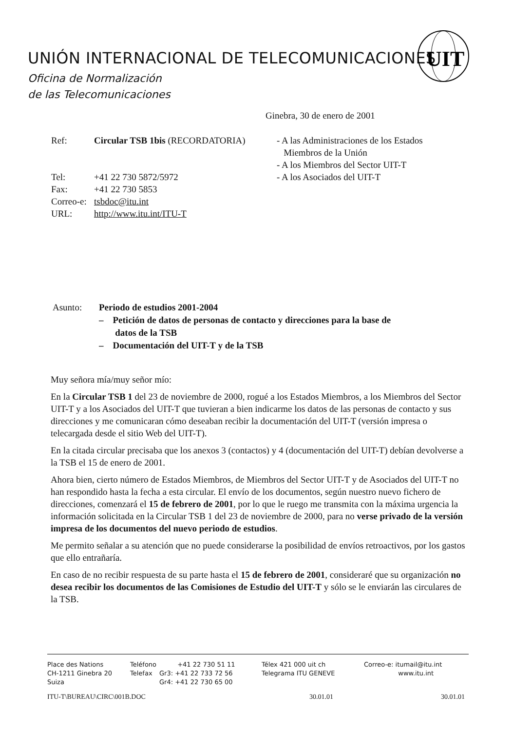UNIÓN INTERNACIONAL DE TELECOMUNICACIONES
Oficina de Normalización
de las Telecomunicaciones
UIT
Ginebra, 30 de enero de 2001
Ref: Circular TSB 1bis (RECORDATORIA)
Tel: +41 22 730 5872/5972
Fax: +41 22 730 5853
Correo-e: tsbdoc@itu.int
URL: http://www.itu.int/ITU-T
- A las Administraciones de los Estados
Miembros de la Unión
- A los Miembros del Sector UIT-T
- A los Asociados del UIT-T
Asunto: Periodo de estudios 2001-2004
– Petición de datos de personas de contacto y direcciones para la base de
datos de la TSB
– Documentación del UIT-T y de la TSB
Muy señora mía/muy señor mío:
En la Circular TSB 1 del 23 de noviembre de 2000, rogué a los Estados Miembros, a los Miembros del Sector UIT-T y a los Asociados del UIT-T que tuvieran a bien indicarme los datos de las personas de contacto y sus direcciones y me comunicaran cómo deseaban recibir la documentación del UIT-T (versión impresa o telecargada desde el sitio Web del UIT-T).
En la citada circular precisaba que los anexos 3 (contactos) y 4 (documentación del UIT-T) debían devolverse a la TSB el 15 de enero de 2001.
Ahora bien, cierto número de Estados Miembros, de Miembros del Sector UIT-T y de Asociados del UIT-T no han respondido hasta la fecha a esta circular. El envío de los documentos, según nuestro nuevo fichero de direcciones, comenzará el 15 de febrero de 2001, por lo que le ruego me transmita con la máxima urgencia la información solicitada en la Circular TSB 1 del 23 de noviembre de 2000, para no verse privado de la versión impresa de los documentos del nuevo periodo de estudios.
Me permito señalar a su atención que no puede considerarse la posibilidad de envíos retroactivos, por los gastos que ello entrañaría.
En caso de no recibir respuesta de su parte hasta el 15 de febrero de 2001, consideraré que su organización no desea recibir los documentos de las Comisiones de Estudio del UIT-T y sólo se le enviarán las circulares de la TSB.
Place des Nations
CH-1211 Ginebra 20
Suiza
Teléfono
Telefax
+41 22 730 51 11
Gr3: +41 22 733 72 56
Gr4: +41 22 730 65 00
Télex 421 000 uit ch
Telegrama ITU GENEVE
Correo-e: itumail@itu.int
www.itu.int
ITU-T\BUREAU\CIRC\001B.DOC 30.01.01 30.01.01